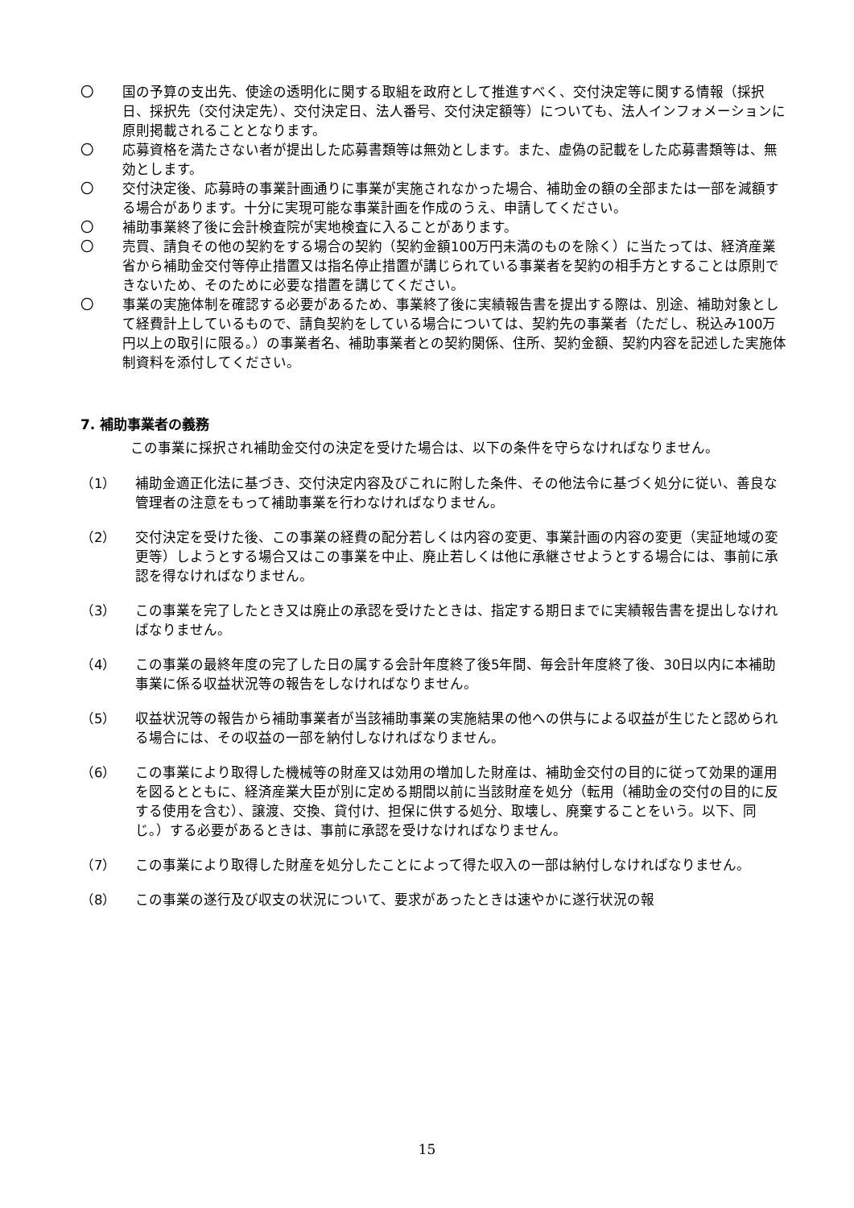〇 国の予算の支出先、使途の透明化に関する取組を政府として推進すべく、交付決定等に関する情報（採択日、採択先（交付決定先）、交付決定日、法人番号、交付決定額等）についても、法人インフォメーションに原則掲載されることとなります。
〇 応募資格を満たさない者が提出した応募書類等は無効とします。また、虚偽の記載をした応募書類等は、無効とします。
〇 交付決定後、応募時の事業計画通りに事業が実施されなかった場合、補助金の額の全部または一部を減額する場合があります。十分に実現可能な事業計画を作成のうえ、申請してください。
〇 補助事業終了後に会計検査院が実地検査に入ることがあります。
〇 売買、請負その他の契約をする場合の契約（契約金額100万円未満のものを除く）に当たっては、経済産業省から補助金交付等停止措置又は指名停止措置が講じられている事業者を契約の相手方とすることは原則できないため、そのために必要な措置を講じてください。
〇 事業の実施体制を確認する必要があるため、事業終了後に実績報告書を提出する際は、別途、補助対象として経費計上しているもので、請負契約をしている場合については、契約先の事業者（ただし、税込み100万円以上の取引に限る。）の事業者名、補助事業者との契約関係、住所、契約金額、契約内容を記述した実施体制資料を添付してください。
7. 補助事業者の義務
この事業に採択され補助金交付の決定を受けた場合は、以下の条件を守らなければなりません。
（1） 補助金適正化法に基づき、交付決定内容及びこれに附した条件、その他法令に基づく処分に従い、善良な管理者の注意をもって補助事業を行わなければなりません。
（2） 交付決定を受けた後、この事業の経費の配分若しくは内容の変更、事業計画の内容の変更（実証地域の変更等）しようとする場合又はこの事業を中止、廃止若しくは他に承継させようとする場合には、事前に承認を得なければなりません。
（3） この事業を完了したとき又は廃止の承認を受けたときは、指定する期日までに実績報告書を提出しなければなりません。
（4） この事業の最終年度の完了した日の属する会計年度終了後5年間、毎会計年度終了後、30日以内に本補助事業に係る収益状況等の報告をしなければなりません。
（5） 収益状況等の報告から補助事業者が当該補助事業の実施結果の他への供与による収益が生じたと認められる場合には、その収益の一部を納付しなければなりません。
（6） この事業により取得した機械等の財産又は効用の増加した財産は、補助金交付の目的に従って効果的運用を図るとともに、経済産業大臣が別に定める期間以前に当該財産を処分（転用（補助金の交付の目的に反する使用を含む）、譲渡、交換、貸付け、担保に供する処分、取壊し、廃棄することをいう。以下、同じ。）する必要があるときは、事前に承認を受けなければなりません。
（7） この事業により取得した財産を処分したことによって得た収入の一部は納付しなければなりません。
（8） この事業の遂行及び収支の状況について、要求があったときは速やかに遂行状況の報
15